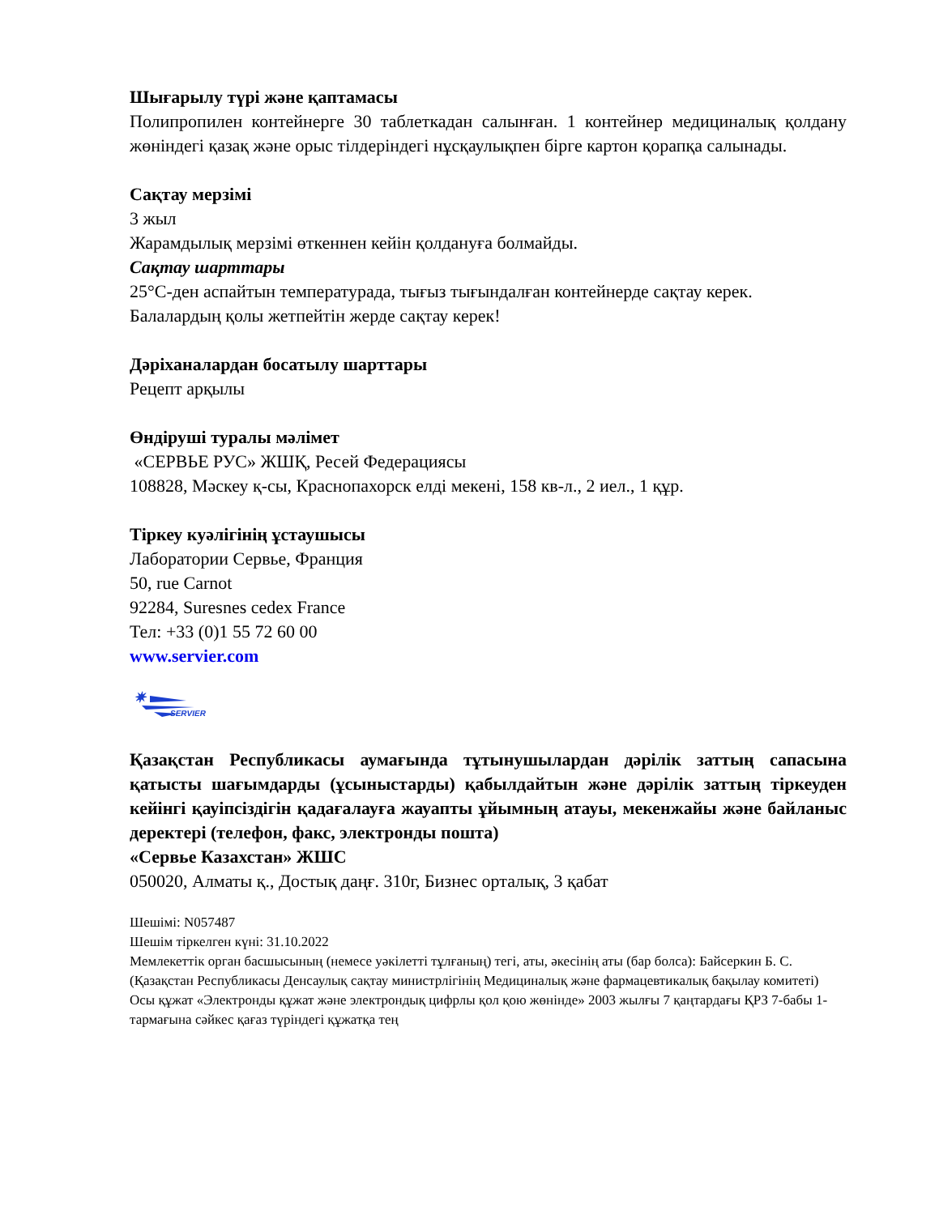Шығарылу түрі және қаптамасы
Полипропилен контейнерге 30 таблеткадан салынған. 1 контейнер медициналық қолдану жөніндегі қазақ және орыс тілдеріндегі нұсқаулықпен бірге картон қорапқа салынады.
Сақтау мерзімі
3 жыл
Жарамдылық мерзімі өткеннен кейін қолдануға болмайды.
Сақтау шарттары
25°С-ден аспайтын температурада, тығыз тығындалған контейнерде сақтау керек.
Балалардың қолы жетпейтін жерде сақтау керек!
Дәріханалардан босатылу шарттары
Рецепт арқылы
Өндіруші туралы мәлімет
«СЕРВЬЕ РУС» ЖШҚ, Ресей Федерациясы
108828, Мәскеу қ-сы, Краснопахорск елді мекені, 158 кв-л., 2 иел., 1 құр.
Тіркеу куәлігінің ұстаушысы
Лаборатории Сервье, Франция
50, rue Carnot
92284, Suresnes cedex France
Тел: +33 (0)1 55 72 60 00
www.servier.com
✷
SERVIER
Қазақстан Республикасы аумағында тұтынушылардан дәрілік заттың сапасына қатысты шағымдарды (ұсыныстарды) қабылдайтын және дәрілік заттың тіркеуден кейінгі қауіпсіздігін қадағалауға жауапты ұйымның атауы, мекенжайы және байланыс деректері (телефон, факс, электронды пошта)
«Сервье Казахстан» ЖШС
050020, Алматы қ., Достық даңғ. 310г, Бизнес орталық, 3 қабат
Шешімі: N057487
Шешім тіркелген күні: 31.10.2022
Мемлекеттік орган басшысының (немесе уәкілетті тұлғаның) тегі, аты, әкесінің аты (бар болса): Байсеркин Б. С.
(Қазақстан Республикасы Денсаулық сақтау министрлігінің Медициналық және фармацевтикалық бақылау комитеті)
Осы құжат «Электронды құжат және электрондық цифрлы қол қою жөнінде» 2003 жылғы 7 қаңтардағы ҚРЗ 7-бабы 1-тармағына сәйкес қағаз түріндегі құжатқа тең